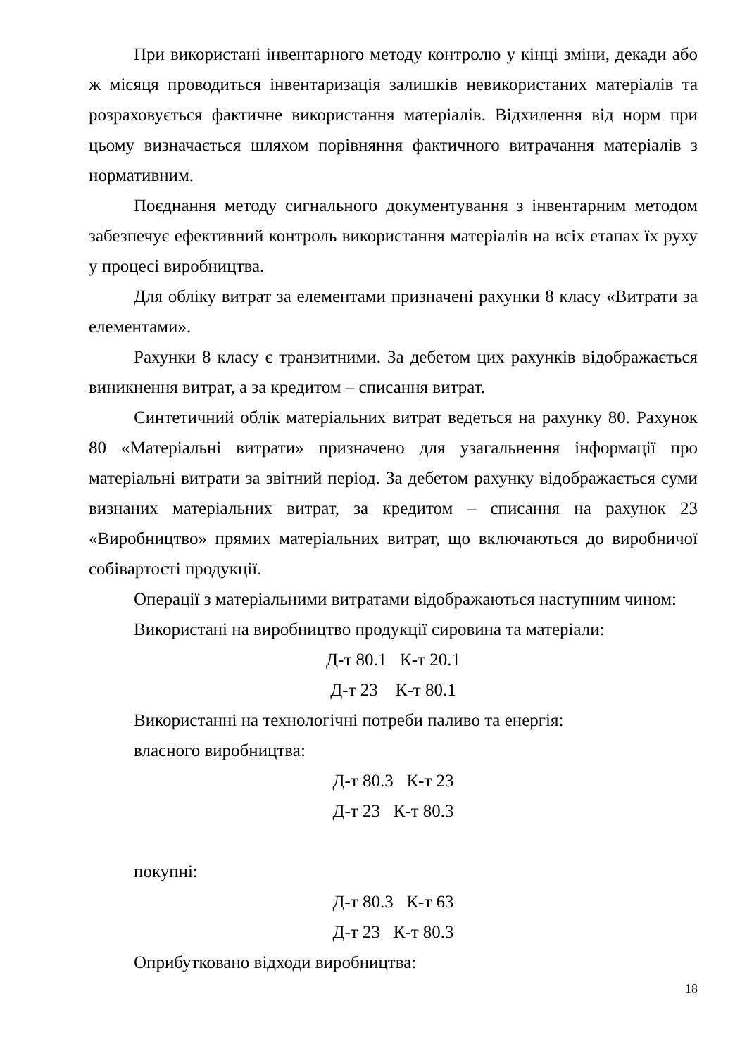При використані інвентарного методу контролю у кінці зміни, декади або ж місяця проводиться інвентаризація залишків невикористаних матеріалів та розраховується фактичне використання матеріалів. Відхилення від норм при цьому визначається шляхом порівняння фактичного витрачання матеріалів з нормативним.
Поєднання методу сигнального документування з інвентарним методом забезпечує ефективний контроль використання матеріалів на всіх етапах їх руху у процесі виробництва.
Для обліку витрат за елементами призначені рахунки 8 класу «Витрати за елементами».
Рахунки 8 класу є транзитними. За дебетом цих рахунків відображається виникнення витрат, а за кредитом – списання витрат.
Синтетичний облік матеріальних витрат ведеться на рахунку 80. Рахунок 80 «Матеріальні витрати» призначено для узагальнення інформації про матеріальні витрати за звітний період. За дебетом рахунку відображається суми визнаних матеріальних витрат, за кредитом – списання на рахунок 23 «Виробництво» прямих матеріальних витрат, що включаються до виробничої собівартості продукції.
Операції з матеріальними витратами відображаються наступним чином:
Використані на виробництво продукції сировина та матеріали:
Д-т 80.1 К-т 20.1
Д-т 23 К-т 80.1
Використанні на технологічні потреби паливо та енергія:
власного виробництва:
Д-т 80.3 К-т 23
Д-т 23 К-т 80.3
покупні:
Д-т 80.3 К-т 63
Д-т 23 К-т 80.3
Оприбутковано відходи виробництва:
18